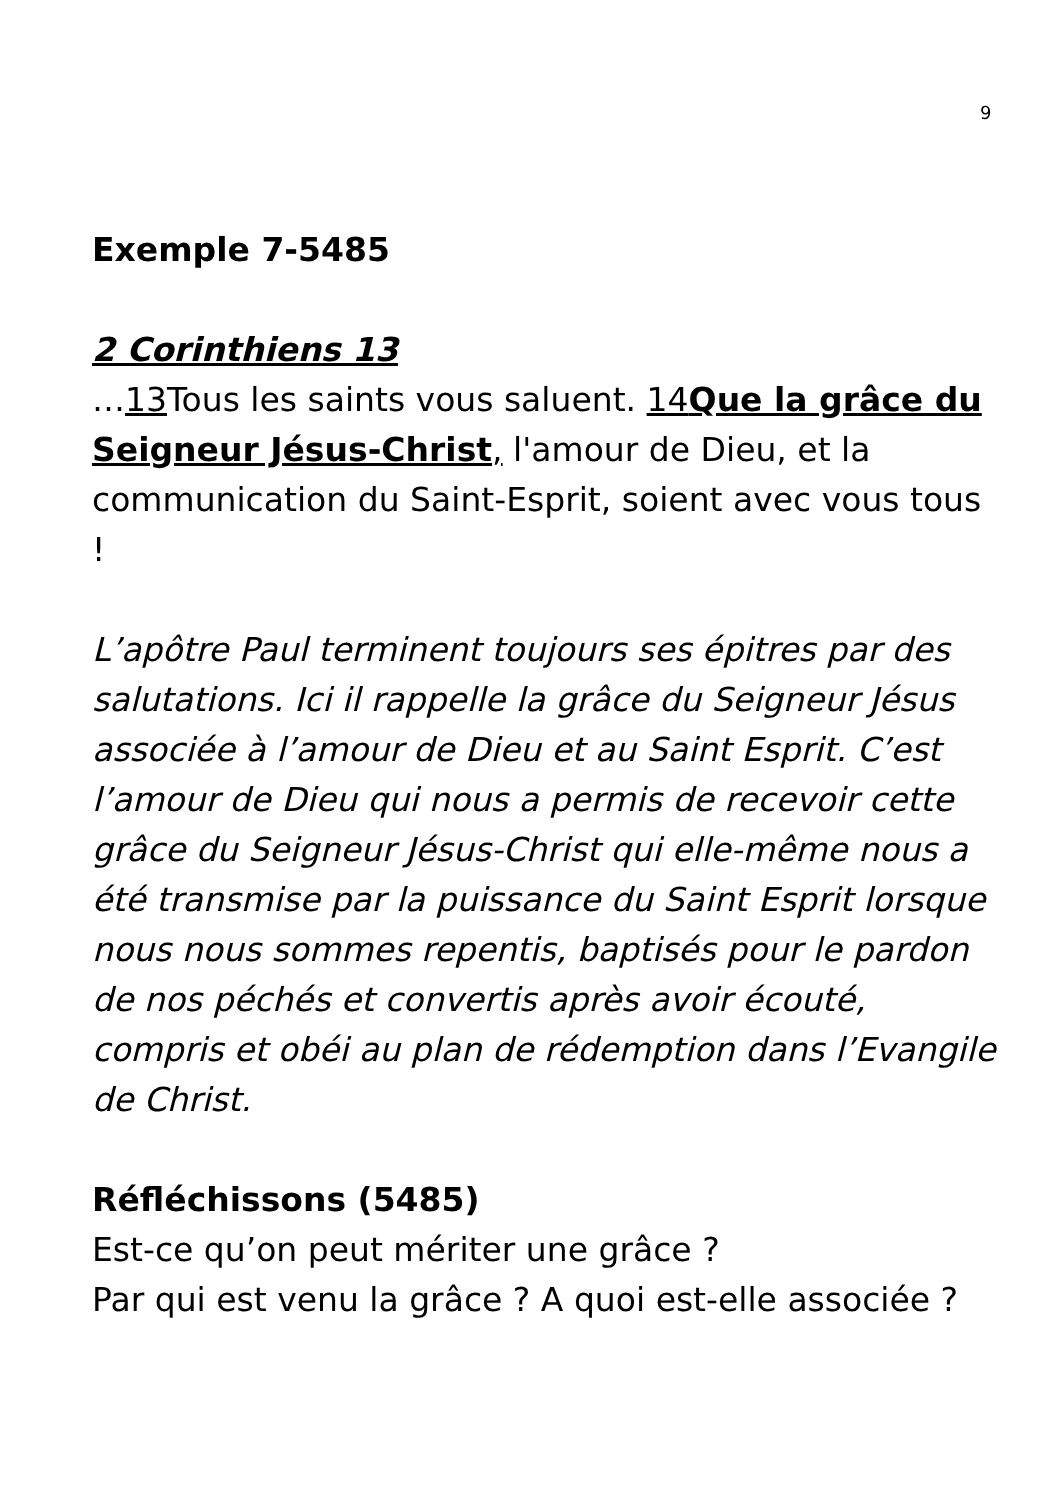9
Exemple 7-5485
2 Corinthiens 13
…13 Tous les saints vous saluent. 14Que la grâce du Seigneur Jésus-Christ, l'amour de Dieu, et la communication du Saint-Esprit, soient avec vous tous !
L’apôtre Paul terminent toujours ses épitres par des salutations. Ici il rappelle la grâce du Seigneur Jésus associée à l’amour de Dieu et au Saint Esprit. C’est l’amour de Dieu qui nous a permis de recevoir cette grâce du Seigneur Jésus-Christ qui elle-même nous a été transmise par la puissance du Saint Esprit lorsque nous nous sommes repentis, baptisés pour le pardon de nos péchés et convertis après avoir écouté, compris et obéi au plan de rédemption dans l’Evangile de Christ.
Réfléchissons (5485)
Est-ce qu’on peut mériter une grâce ?
Par qui est venu la grâce ? A quoi est-elle associée ?